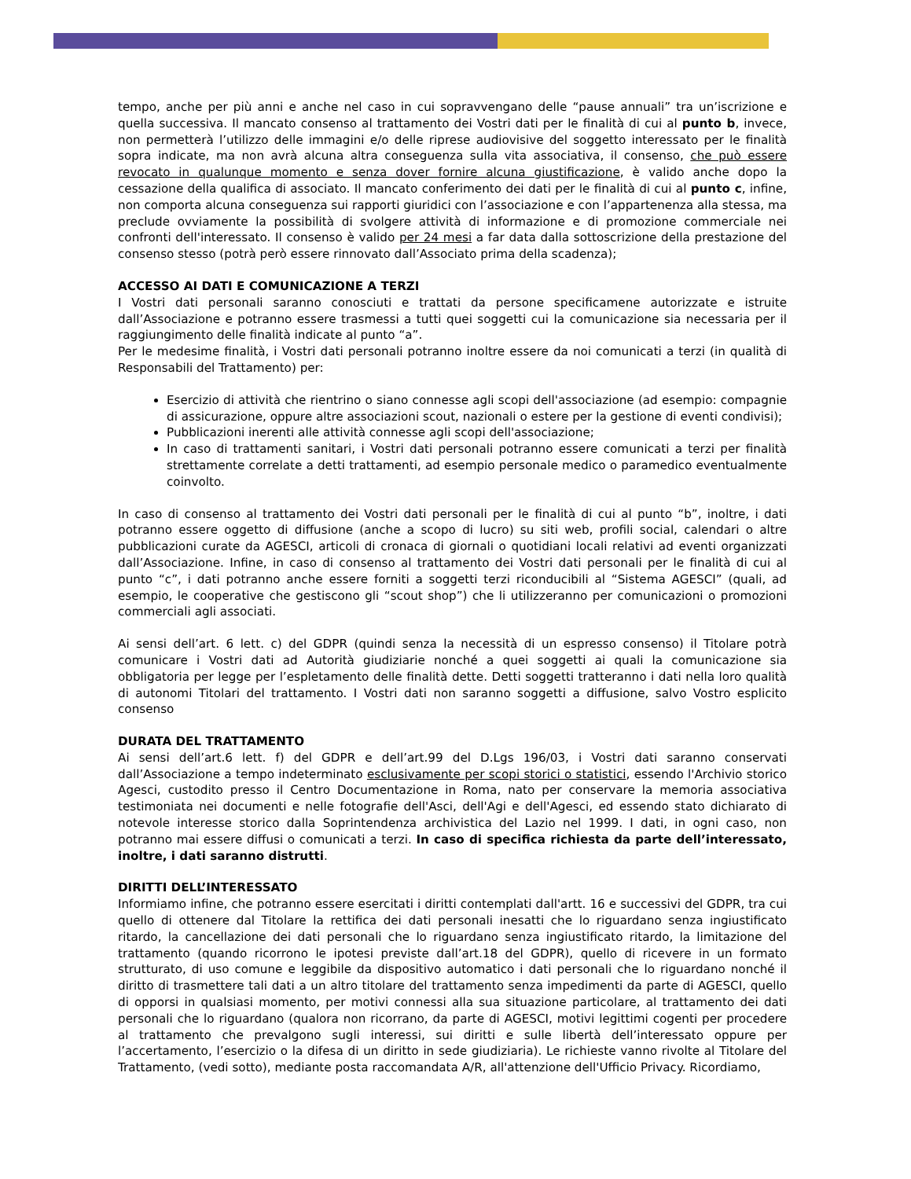tempo, anche per più anni e anche nel caso in cui sopravvengano delle “pause annuali” tra un’iscrizione e quella successiva. Il mancato consenso al trattamento dei Vostri dati per le finalità di cui al punto b, invece, non permetterà l’utilizzo delle immagini e/o delle riprese audiovisive del soggetto interessato per le finalità sopra indicate, ma non avrà alcuna altra conseguenza sulla vita associativa, il consenso, che può essere revocato in qualunque momento e senza dover fornire alcuna giustificazione, è valido anche dopo la cessazione della qualifica di associato. Il mancato conferimento dei dati per le finalità di cui al punto c, infine, non comporta alcuna conseguenza sui rapporti giuridici con l’associazione e con l’appartenenza alla stessa, ma preclude ovviamente la possibilità di svolgere attività di informazione e di promozione commerciale nei confronti dell'interessato. Il consenso è valido per 24 mesi a far data dalla sottoscrizione della prestazione del consenso stesso (potrà però essere rinnovato dall’Associato prima della scadenza);
ACCESSO AI DATI E COMUNICAZIONE A TERZI
I Vostri dati personali saranno conosciuti e trattati da persone specificamene autorizzate e istruite dall’Associazione e potranno essere trasmessi a tutti quei soggetti cui la comunicazione sia necessaria per il raggiungimento delle finalità indicate al punto “a”.
Per le medesime finalità, i Vostri dati personali potranno inoltre essere da noi comunicati a terzi (in qualità di Responsabili del Trattamento) per:
Esercizio di attività che rientrino o siano connesse agli scopi dell'associazione (ad esempio: compagnie di assicurazione, oppure altre associazioni scout, nazionali o estere per la gestione di eventi condivisi);
Pubblicazioni inerenti alle attività connesse agli scopi dell'associazione;
In caso di trattamenti sanitari, i Vostri dati personali potranno essere comunicati a terzi per finalità strettamente correlate a detti trattamenti, ad esempio personale medico o paramedico eventualmente coinvolto.
In caso di consenso al trattamento dei Vostri dati personali per le finalità di cui al punto “b”, inoltre, i dati potranno essere oggetto di diffusione (anche a scopo di lucro) su siti web, profili social, calendari o altre pubblicazioni curate da AGESCI, articoli di cronaca di giornali o quotidiani locali relativi ad eventi organizzati dall’Associazione. Infine, in caso di consenso al trattamento dei Vostri dati personali per le finalità di cui al punto “c”, i dati potranno anche essere forniti a soggetti terzi riconducibili al “Sistema AGESCI” (quali, ad esempio, le cooperative che gestiscono gli “scout shop”) che li utilizzeranno per comunicazioni o promozioni commerciali agli associati.
Ai sensi dell’art. 6 lett. c) del GDPR (quindi senza la necessità di un espresso consenso) il Titolare potrà comunicare i Vostri dati ad Autorità giudiziarie nonché a quei soggetti ai quali la comunicazione sia obbligatoria per legge per l’espletamento delle finalità dette. Detti soggetti tratteranno i dati nella loro qualità di autonomi Titolari del trattamento. I Vostri dati non saranno soggetti a diffusione, salvo Vostro esplicito consenso
DURATA DEL TRATTAMENTO
Ai sensi dell’art.6 lett. f) del GDPR e dell’art.99 del D.Lgs 196/03, i Vostri dati saranno conservati dall’Associazione a tempo indeterminato esclusivamente per scopi storici o statistici, essendo l'Archivio storico Agesci, custodito presso il Centro Documentazione in Roma, nato per conservare la memoria associativa testimoniata nei documenti e nelle fotografie dell'Asci, dell'Agi e dell'Agesci, ed essendo stato dichiarato di notevole interesse storico dalla Soprintendenza archivistica del Lazio nel 1999. I dati, in ogni caso, non potranno mai essere diffusi o comunicati a terzi. In caso di specifica richiesta da parte dell’interessato, inoltre, i dati saranno distrutti.
DIRITTI DELL’INTERESSATO
Informiamo infine, che potranno essere esercitati i diritti contemplati dall'artt. 16 e successivi del GDPR, tra cui quello di ottenere dal Titolare la rettifica dei dati personali inesatti che lo riguardano senza ingiustificato ritardo, la cancellazione dei dati personali che lo riguardano senza ingiustificato ritardo, la limitazione del trattamento (quando ricorrono le ipotesi previste dall’art.18 del GDPR), quello di ricevere in un formato strutturato, di uso comune e leggibile da dispositivo automatico i dati personali che lo riguardano nonché il diritto di trasmettere tali dati a un altro titolare del trattamento senza impedimenti da parte di AGESCI, quello di opporsi in qualsiasi momento, per motivi connessi alla sua situazione particolare, al trattamento dei dati personali che lo riguardano (qualora non ricorrano, da parte di AGESCI, motivi legittimi cogenti per procedere al trattamento che prevalgono sugli interessi, sui diritti e sulle libertà dell’interessato oppure per l’accertamento, l’esercizio o la difesa di un diritto in sede giudiziaria). Le richieste vanno rivolte al Titolare del Trattamento, (vedi sotto), mediante posta raccomandata A/R, all'attenzione dell'Ufficio Privacy. Ricordiamo,